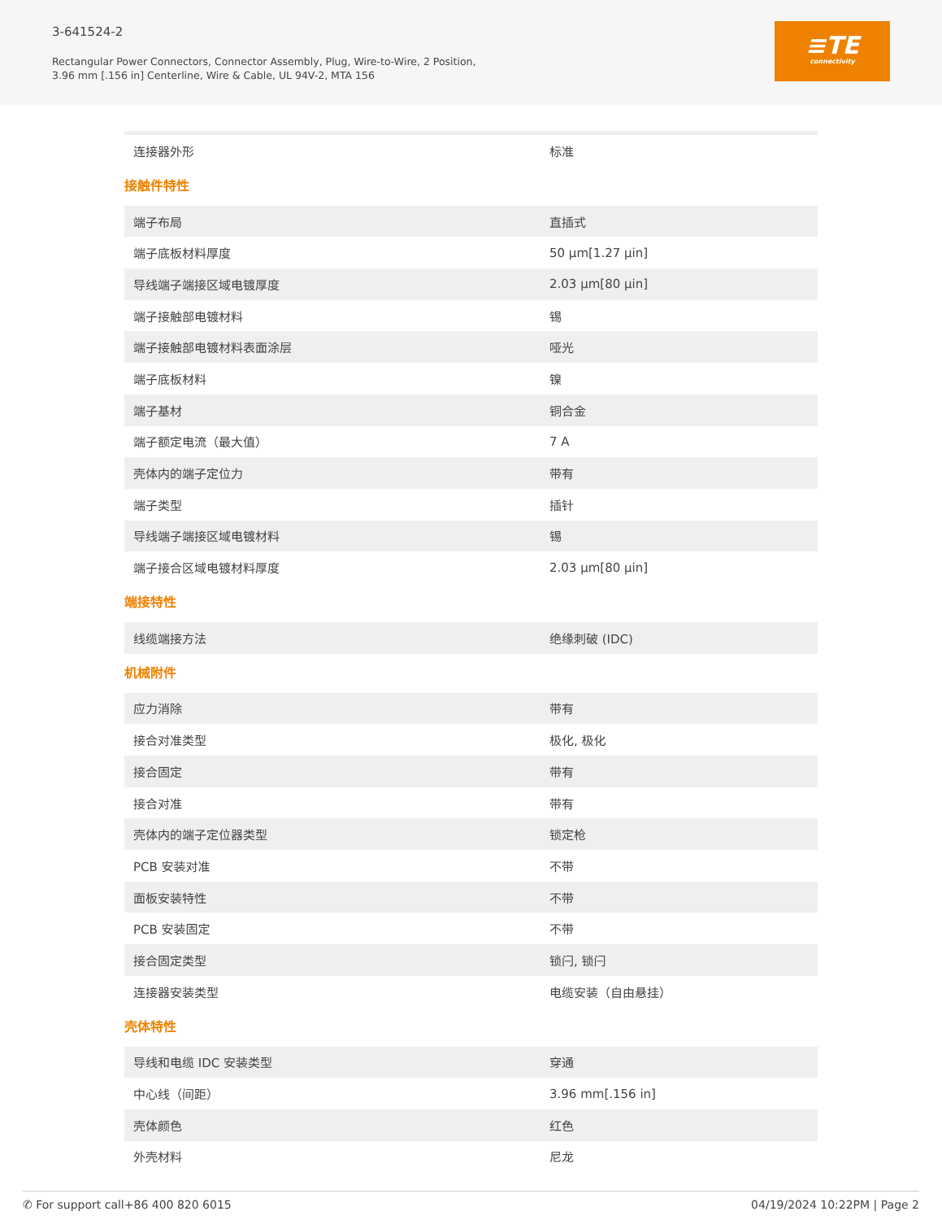3-641524-2
Rectangular Power Connectors, Connector Assembly, Plug, Wire-to-Wire, 2 Position,
3.96 mm [.156 in] Centerline, Wire & Cable, UL 94V-2, MTA 156
≡TE
connectivity
| 连接器外形 | 标准 |
接触件特性
| 端子布局 | 直插式 |
| 端子底板材料厚度 | 50 µm[1.27 µin] |
| 导线端子端接区域电镀厚度 | 2.03 µm[80 µin] |
| 端子接触部电镀材料 | 锡 |
| 端子接触部电镀材料表面涂层 | 哑光 |
| 端子底板材料 | 镍 |
| 端子基材 | 铜合金 |
| 端子额定电流（最大值） | 7 A |
| 壳体内的端子定位力 | 带有 |
| 端子类型 | 插针 |
| 导线端子端接区域电镀材料 | 锡 |
| 端子接合区域电镀材料厚度 | 2.03 µm[80 µin] |
端接特性
| 线缆端接方法 | 绝缘刺破 (IDC) |
机械附件
| 应力消除 | 带有 |
| 接合对准类型 | 极化, 极化 |
| 接合固定 | 带有 |
| 接合对准 | 带有 |
| 壳体内的端子定位器类型 | 锁定枪 |
| PCB 安装对准 | 不带 |
| 面板安装特性 | 不带 |
| PCB 安装固定 | 不带 |
| 接合固定类型 | 锁闩, 锁闩 |
| 连接器安装类型 | 电缆安装（自由悬挂） |
壳体特性
| 导线和电缆 IDC 安装类型 | 穿通 |
| 中心线（间距） | 3.96 mm[.156 in] |
| 壳体颜色 | 红色 |
| 外壳材料 | 尼龙 |
✆ For support call+86 400 820 6015 04/19/2024 10:22PM | Page 2